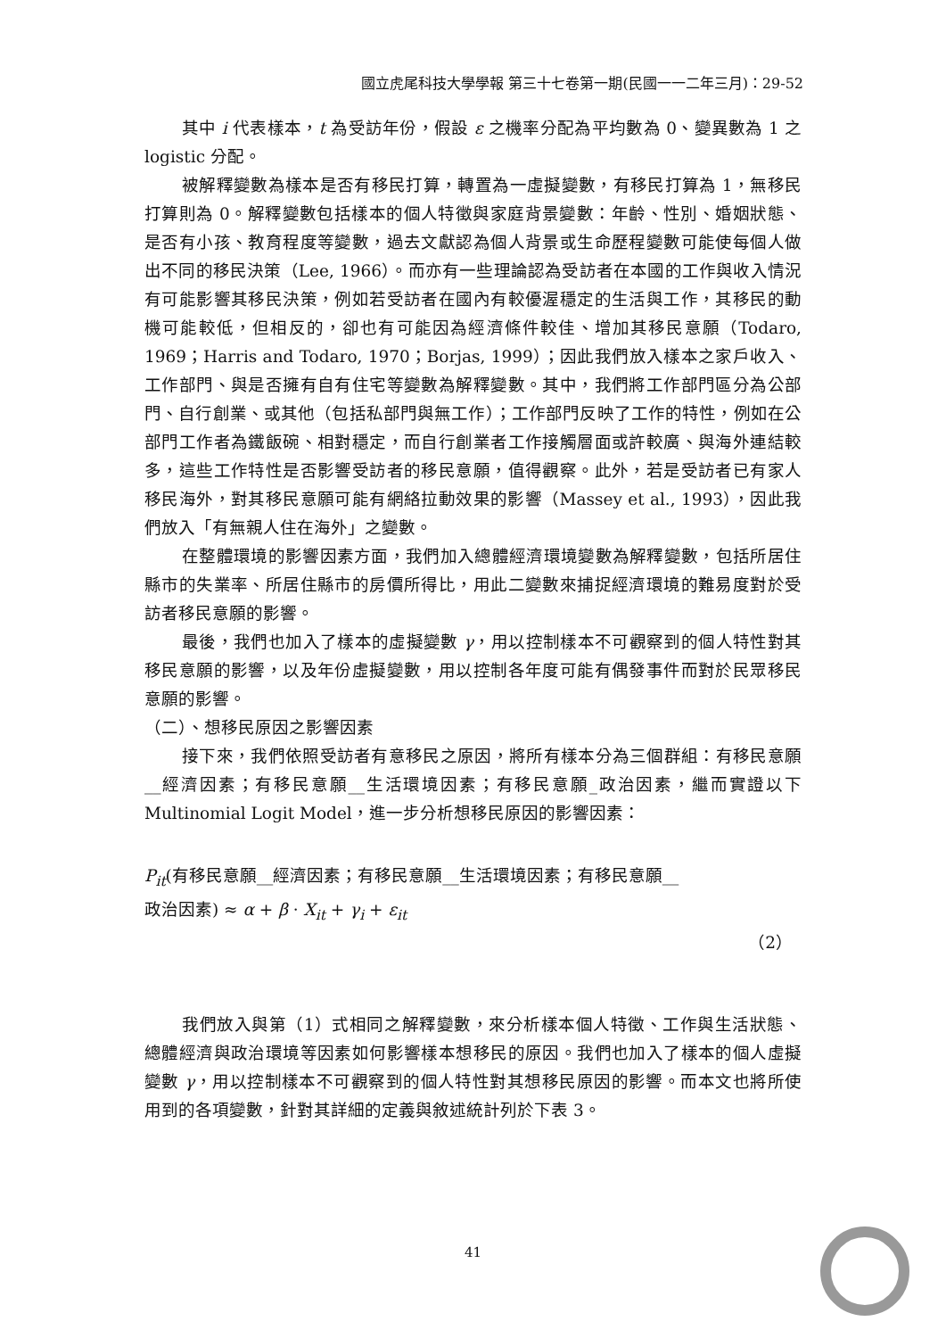國立虎尾科技大學學報 第三十七卷第一期(民國一一二年三月)：29-52
其中 i 代表樣本，t 為受訪年份，假設 ε 之機率分配為平均數為 0、變異數為 1 之 logistic 分配。
被解釋變數為樣本是否有移民打算，轉置為一虛擬變數，有移民打算為 1，無移民打算則為 0。解釋變數包括樣本的個人特徵與家庭背景變數：年齡、性別、婚姻狀態、是否有小孩、教育程度等變數，過去文獻認為個人背景或生命歷程變數可能使每個人做出不同的移民決策（Lee, 1966）。而亦有一些理論認為受訪者在本國的工作與收入情況有可能影響其移民決策，例如若受訪者在國內有較優渥穩定的生活與工作，其移民的動機可能較低，但相反的，卻也有可能因為經濟條件較佳、增加其移民意願（Todaro, 1969；Harris and Todaro, 1970；Borjas, 1999）；因此我們放入樣本之家戶收入、工作部門、與是否擁有自有住宅等變數為解釋變數。其中，我們將工作部門區分為公部門、自行創業、或其他（包括私部門與無工作）；工作部門反映了工作的特性，例如在公部門工作者為鐵飯碗、相對穩定，而自行創業者工作接觸層面或許較廣、與海外連結較多，這些工作特性是否影響受訪者的移民意願，值得觀察。此外，若是受訪者已有家人移民海外，對其移民意願可能有網絡拉動效果的影響（Massey et al., 1993），因此我們放入「有無親人住在海外」之變數。
在整體環境的影響因素方面，我們加入總體經濟環境變數為解釋變數，包括所居住縣市的失業率、所居住縣市的房價所得比，用此二變數來捕捉經濟環境的難易度對於受訪者移民意願的影響。
最後，我們也加入了樣本的虛擬變數 γ，用以控制樣本不可觀察到的個人特性對其移民意願的影響，以及年份虛擬變數，用以控制各年度可能有偶發事件而對於民眾移民意願的影響。
（二）、想移民原因之影響因素
接下來，我們依照受訪者有意移民之原因，將所有樣本分為三個群組：有移民意願__經濟因素；有移民意願__生活環境因素；有移民意願_政治因素，繼而實證以下 Multinomial Logit Model，進一步分析想移民原因的影響因素：
P<sub>it</sub>(有移民意願__經濟因素；有移民意願__生活環境因素；有移民意願__
政治因素) ≈ α + β · X<sub>it</sub> + γ<sub>i</sub> + ε<sub>it</sub>
（2）
我們放入與第（1）式相同之解釋變數，來分析樣本個人特徵、工作與生活狀態、總體經濟與政治環境等因素如何影響樣本想移民的原因。我們也加入了樣本的個人虛擬變數 γ，用以控制樣本不可觀察到的個人特性對其想移民原因的影響。而本文也將所使用到的各項變數，針對其詳細的定義與敘述統計列於下表 3。
41